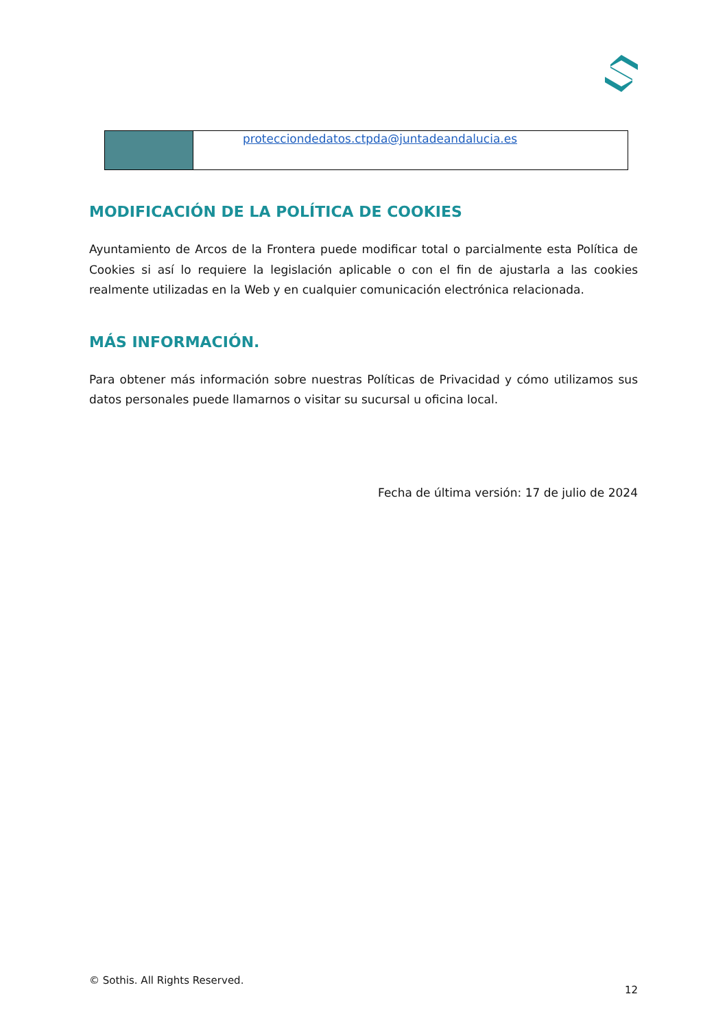| | protecciondedatos.ctpda@juntadeandalucia.es |
MODIFICACIÓN DE LA POLÍTICA DE COOKIES
Ayuntamiento de Arcos de la Frontera puede modificar total o parcialmente esta Política de Cookies si así lo requiere la legislación aplicable o con el fin de ajustarla a las cookies realmente utilizadas en la Web y en cualquier comunicación electrónica relacionada.
MÁS INFORMACIÓN.
Para obtener más información sobre nuestras Políticas de Privacidad y cómo utilizamos sus datos personales puede llamarnos o visitar su sucursal u oficina local.
Fecha de última versión: 17 de julio de 2024
© Sothis. All Rights Reserved. 12